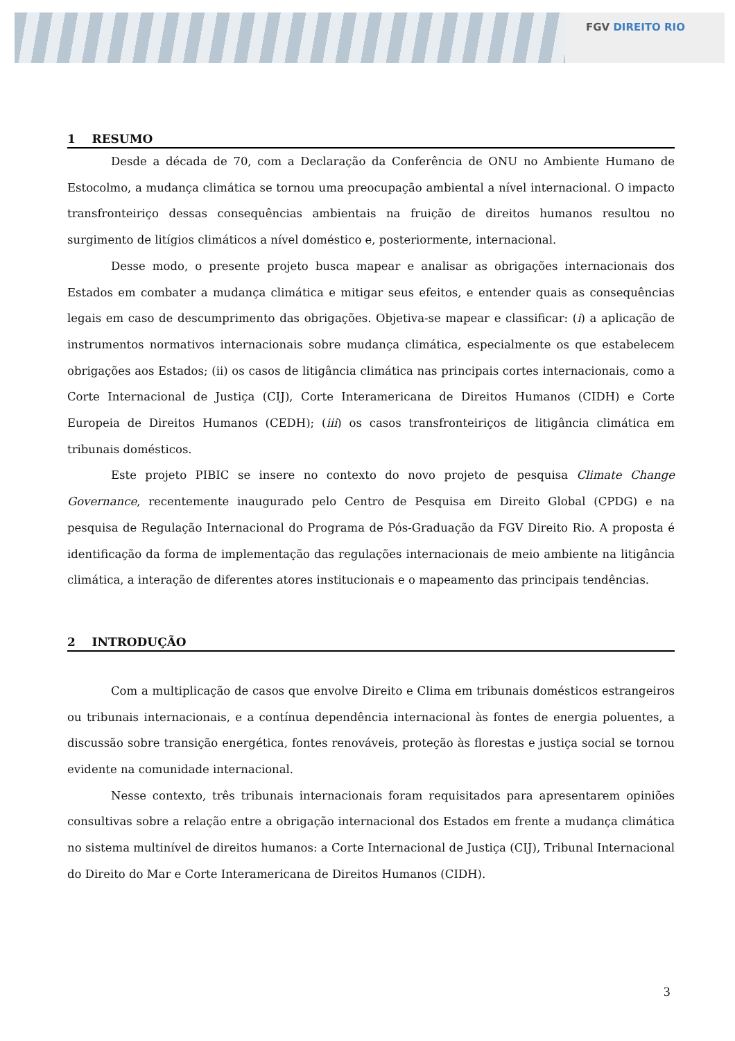FGV DIREITO RIO
1 RESUMO
Desde a década de 70, com a Declaração da Conferência de ONU no Ambiente Humano de Estocolmo, a mudança climática se tornou uma preocupação ambiental a nível internacional. O impacto transfronteiriço dessas consequências ambientais na fruição de direitos humanos resultou no surgimento de litígios climáticos a nível doméstico e, posteriormente, internacional.
Desse modo, o presente projeto busca mapear e analisar as obrigações internacionais dos Estados em combater a mudança climática e mitigar seus efeitos, e entender quais as consequências legais em caso de descumprimento das obrigações. Objetiva-se mapear e classificar: (i) a aplicação de instrumentos normativos internacionais sobre mudança climática, especialmente os que estabelecem obrigações aos Estados; (ii) os casos de litigância climática nas principais cortes internacionais, como a Corte Internacional de Justiça (CIJ), Corte Interamericana de Direitos Humanos (CIDH) e Corte Europeia de Direitos Humanos (CEDH); (iii) os casos transfronteiriços de litigância climática em tribunais domésticos.
Este projeto PIBIC se insere no contexto do novo projeto de pesquisa Climate Change Governance, recentemente inaugurado pelo Centro de Pesquisa em Direito Global (CPDG) e na pesquisa de Regulação Internacional do Programa de Pós-Graduação da FGV Direito Rio. A proposta é identificação da forma de implementação das regulações internacionais de meio ambiente na litigância climática, a interação de diferentes atores institucionais e o mapeamento das principais tendências.
2 INTRODUÇÃO
Com a multiplicação de casos que envolve Direito e Clima em tribunais domésticos estrangeiros ou tribunais internacionais, e a contínua dependência internacional às fontes de energia poluentes, a discussão sobre transição energética, fontes renováveis, proteção às florestas e justiça social se tornou evidente na comunidade internacional.
Nesse contexto, três tribunais internacionais foram requisitados para apresentarem opiniões consultivas sobre a relação entre a obrigação internacional dos Estados em frente a mudança climática no sistema multinível de direitos humanos: a Corte Internacional de Justiça (CIJ), Tribunal Internacional do Direito do Mar e Corte Interamericana de Direitos Humanos (CIDH).
3